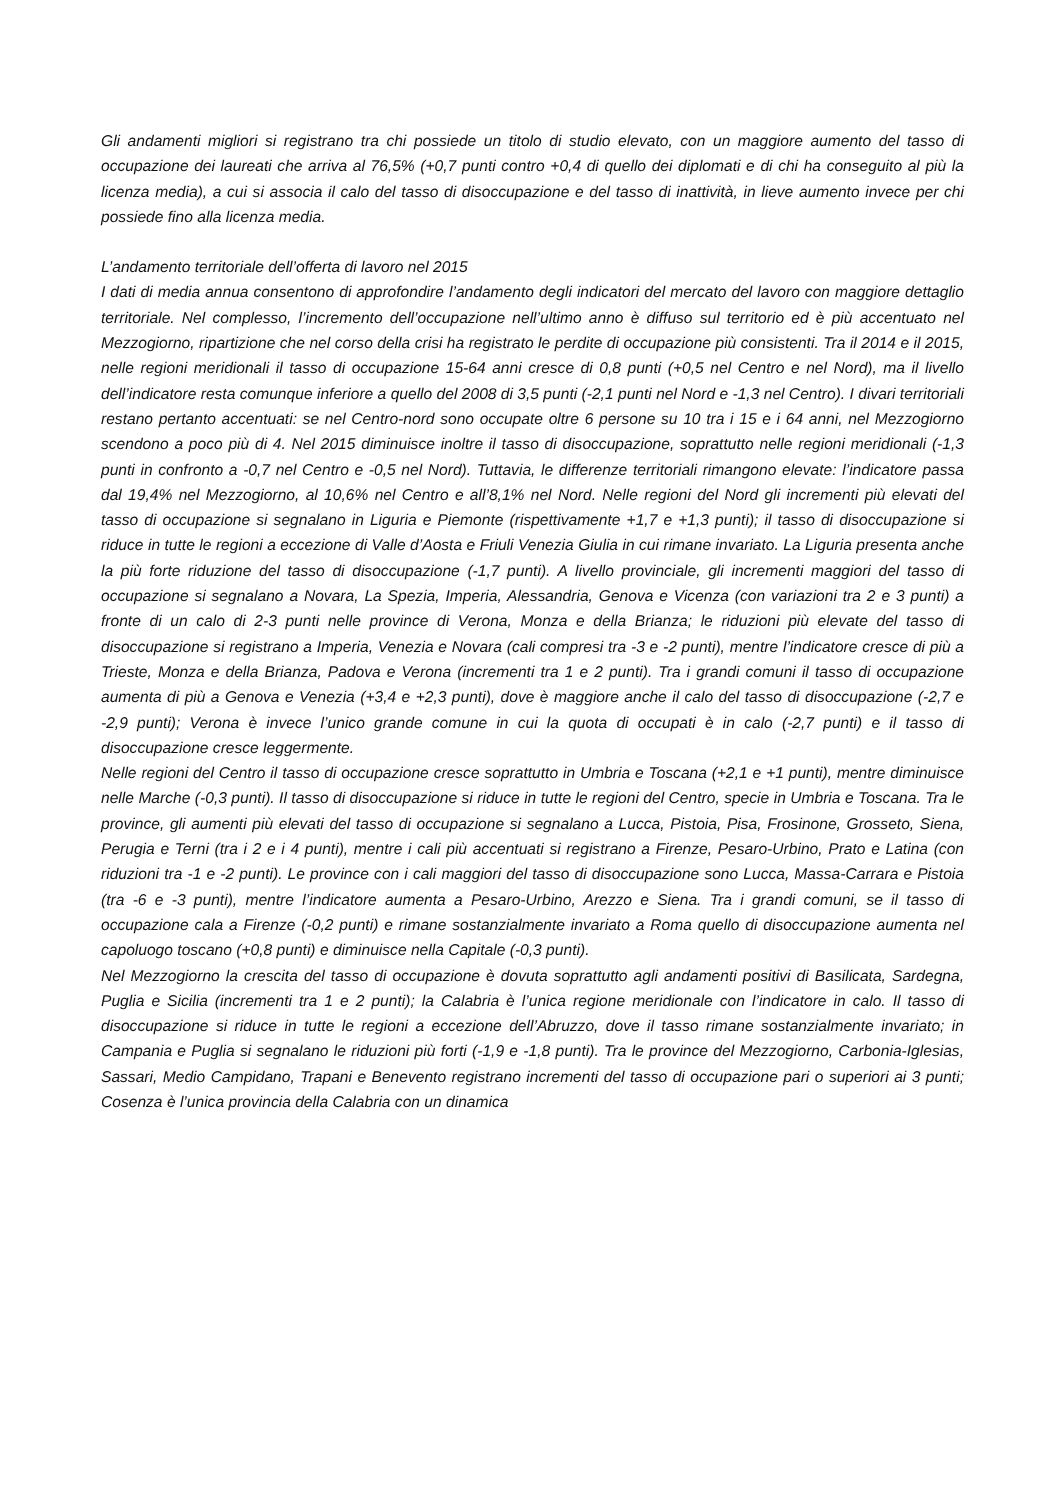Gli andamenti migliori si registrano tra chi possiede un titolo di studio elevato, con un maggiore aumento del tasso di occupazione dei laureati che arriva al 76,5% (+0,7 punti contro +0,4 di quello dei diplomati e di chi ha conseguito al più la licenza media), a cui si associa il calo del tasso di disoccupazione e del tasso di inattività, in lieve aumento invece per chi possiede fino alla licenza media.
L’andamento territoriale dell’offerta di lavoro nel 2015
I dati di media annua consentono di approfondire l’andamento degli indicatori del mercato del lavoro con maggiore dettaglio territoriale. Nel complesso, l’incremento dell’occupazione nell’ultimo anno è diffuso sul territorio ed è più accentuato nel Mezzogiorno, ripartizione che nel corso della crisi ha registrato le perdite di occupazione più consistenti. Tra il 2014 e il 2015, nelle regioni meridionali il tasso di occupazione 15-64 anni cresce di 0,8 punti (+0,5 nel Centro e nel Nord), ma il livello dell’indicatore resta comunque inferiore a quello del 2008 di 3,5 punti (-2,1 punti nel Nord e -1,3 nel Centro). I divari territoriali restano pertanto accentuati: se nel Centro-nord sono occupate oltre 6 persone su 10 tra i 15 e i 64 anni, nel Mezzogiorno scendono a poco più di 4. Nel 2015 diminuisce inoltre il tasso di disoccupazione, soprattutto nelle regioni meridionali (-1,3 punti in confronto a -0,7 nel Centro e -0,5 nel Nord). Tuttavia, le differenze territoriali rimangono elevate: l’indicatore passa dal 19,4% nel Mezzogiorno, al 10,6% nel Centro e all’8,1% nel Nord. Nelle regioni del Nord gli incrementi più elevati del tasso di occupazione si segnalano in Liguria e Piemonte (rispettivamente +1,7 e +1,3 punti); il tasso di disoccupazione si riduce in tutte le regioni a eccezione di Valle d’Aosta e Friuli Venezia Giulia in cui rimane invariato. La Liguria presenta anche la più forte riduzione del tasso di disoccupazione (-1,7 punti). A livello provinciale, gli incrementi maggiori del tasso di occupazione si segnalano a Novara, La Spezia, Imperia, Alessandria, Genova e Vicenza (con variazioni tra 2 e 3 punti) a fronte di un calo di 2-3 punti nelle province di Verona, Monza e della Brianza; le riduzioni più elevate del tasso di disoccupazione si registrano a Imperia, Venezia e Novara (cali compresi tra -3 e -2 punti), mentre l’indicatore cresce di più a Trieste, Monza e della Brianza, Padova e Verona (incrementi tra 1 e 2 punti). Tra i grandi comuni il tasso di occupazione aumenta di più a Genova e Venezia (+3,4 e +2,3 punti), dove è maggiore anche il calo del tasso di disoccupazione (-2,7 e -2,9 punti); Verona è invece l’unico grande comune in cui la quota di occupati è in calo (-2,7 punti) e il tasso di disoccupazione cresce leggermente.
Nelle regioni del Centro il tasso di occupazione cresce soprattutto in Umbria e Toscana (+2,1 e +1 punti), mentre diminuisce nelle Marche (-0,3 punti). Il tasso di disoccupazione si riduce in tutte le regioni del Centro, specie in Umbria e Toscana. Tra le province, gli aumenti più elevati del tasso di occupazione si segnalano a Lucca, Pistoia, Pisa, Frosinone, Grosseto, Siena, Perugia e Terni (tra i 2 e i 4 punti), mentre i cali più accentuati si registrano a Firenze, Pesaro-Urbino, Prato e Latina (con riduzioni tra -1 e -2 punti). Le province con i cali maggiori del tasso di disoccupazione sono Lucca, Massa-Carrara e Pistoia (tra -6 e -3 punti), mentre l’indicatore aumenta a Pesaro-Urbino, Arezzo e Siena. Tra i grandi comuni, se il tasso di occupazione cala a Firenze (-0,2 punti) e rimane sostanzialmente invariato a Roma quello di disoccupazione aumenta nel capoluogo toscano (+0,8 punti) e diminuisce nella Capitale (-0,3 punti).
Nel Mezzogiorno la crescita del tasso di occupazione è dovuta soprattutto agli andamenti positivi di Basilicata, Sardegna, Puglia e Sicilia (incrementi tra 1 e 2 punti); la Calabria è l’unica regione meridionale con l’indicatore in calo. Il tasso di disoccupazione si riduce in tutte le regioni a eccezione dell’Abruzzo, dove il tasso rimane sostanzialmente invariato; in Campania e Puglia si segnalano le riduzioni più forti (-1,9 e -1,8 punti). Tra le province del Mezzogiorno, Carbonia-Iglesias, Sassari, Medio Campidano, Trapani e Benevento registrano incrementi del tasso di occupazione pari o superiori ai 3 punti; Cosenza è l’unica provincia della Calabria con un dinamica